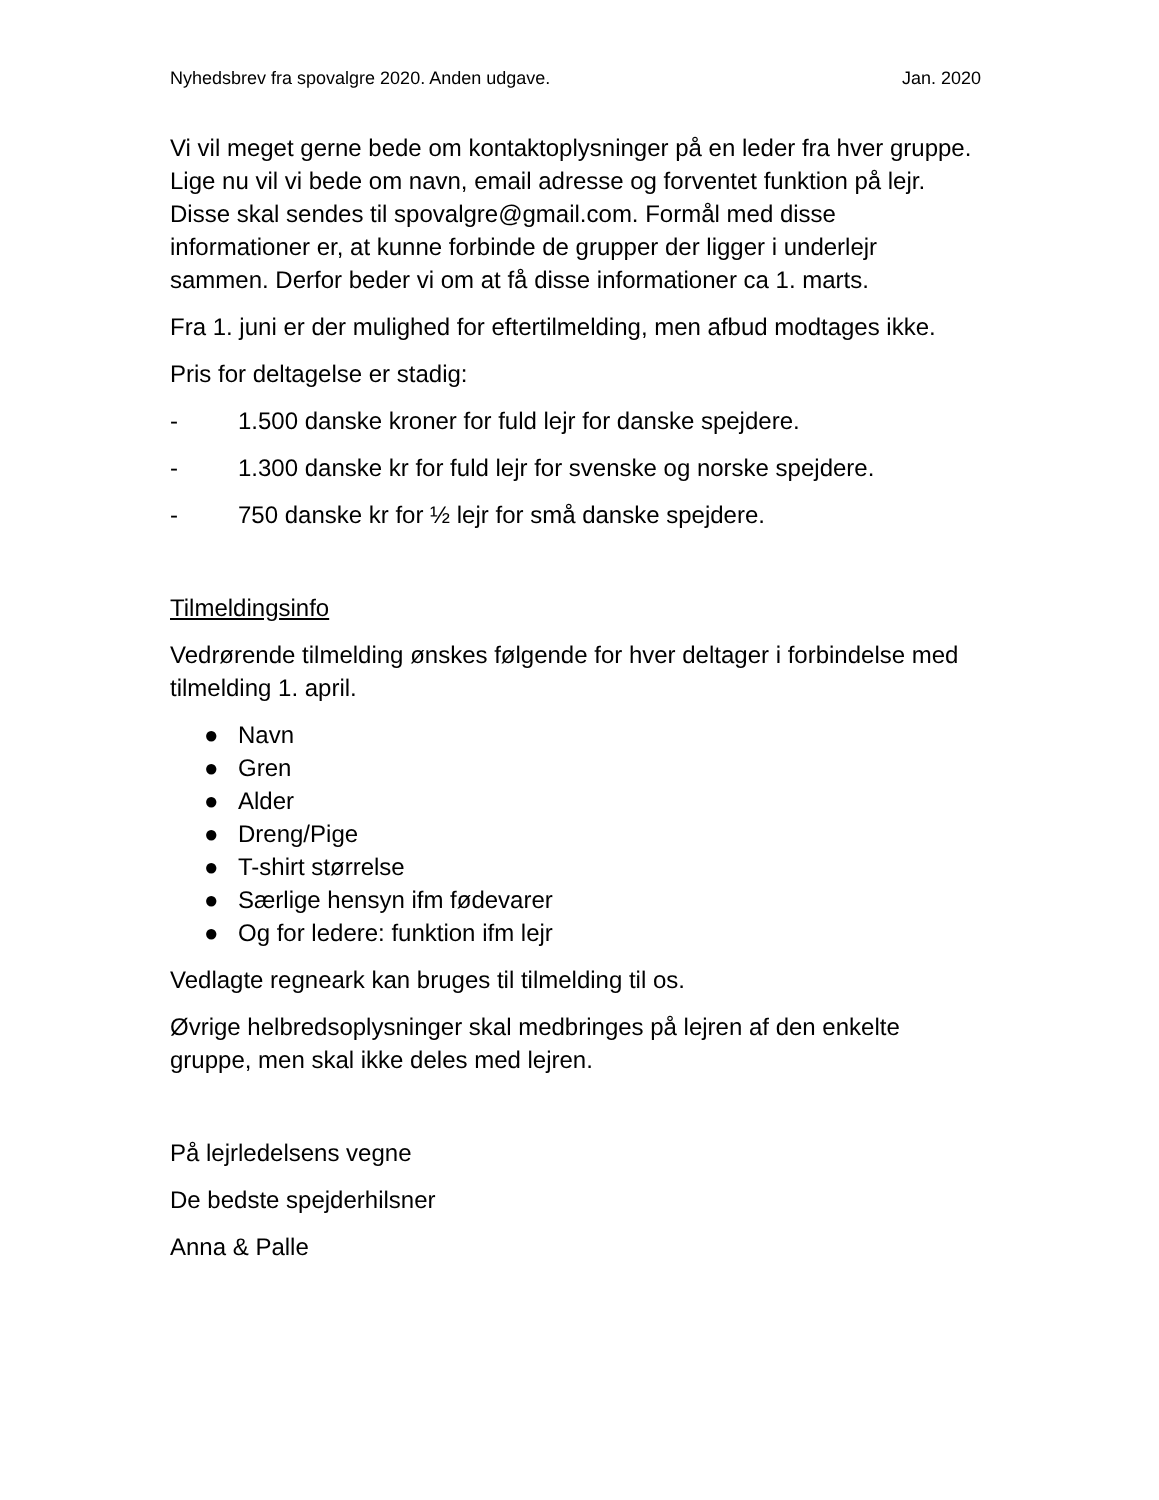Nyhedsbrev fra spovalgre 2020. Anden udgave. Jan. 2020
Vi vil meget gerne bede om kontaktoplysninger på en leder fra hver gruppe. Lige nu vil vi bede om navn, email adresse og forventet funktion på lejr. Disse skal sendes til spovalgre@gmail.com. Formål med disse informationer er, at kunne forbinde de grupper der ligger i underlejr sammen. Derfor beder vi om at få disse informationer ca 1. marts.
Fra 1. juni er der mulighed for eftertilmelding, men afbud modtages ikke.
Pris for deltagelse er stadig:
- 1.500 danske kroner for fuld lejr for danske spejdere.
- 1.300 danske kr for fuld lejr for svenske og norske spejdere.
- 750 danske kr for ½ lejr for små danske spejdere.
Tilmeldingsinfo
Vedrørende tilmelding ønskes følgende for hver deltager i forbindelse med tilmelding 1. april.
● Navn
● Gren
● Alder
● Dreng/Pige
● T-shirt størrelse
● Særlige hensyn ifm fødevarer
● Og for ledere: funktion ifm lejr
Vedlagte regneark kan bruges til tilmelding til os.
Øvrige helbredsoplysninger skal medbringes på lejren af den enkelte gruppe, men skal ikke deles med lejren.
På lejrledelsens vegne
De bedste spejderhilsner
Anna & Palle